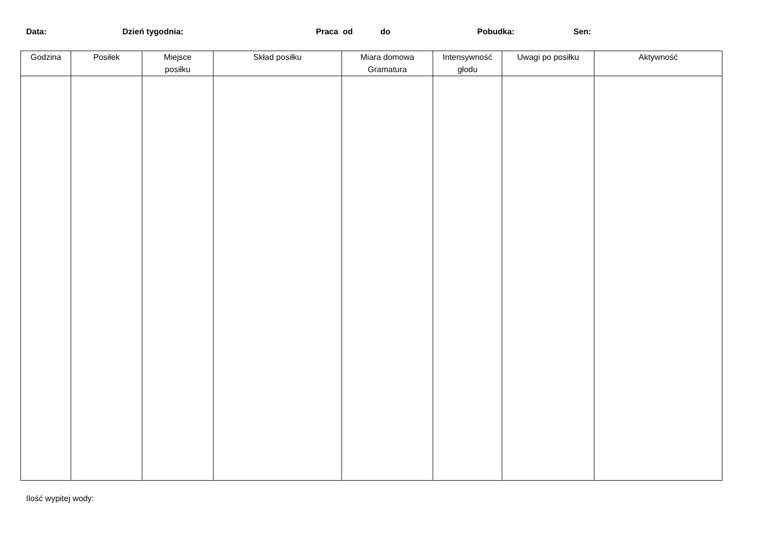Data: Dzień tygodnia: Praca od do Pobudka: Sen:
| Godzina | Posiłek | Miejsce posiłku | Skład posiłku | Miara domowa Gramatura | Intensywność głodu | Uwagi po posiłku | Aktywność |
| --- | --- | --- | --- | --- | --- | --- | --- |
Ilość wypitej wody: